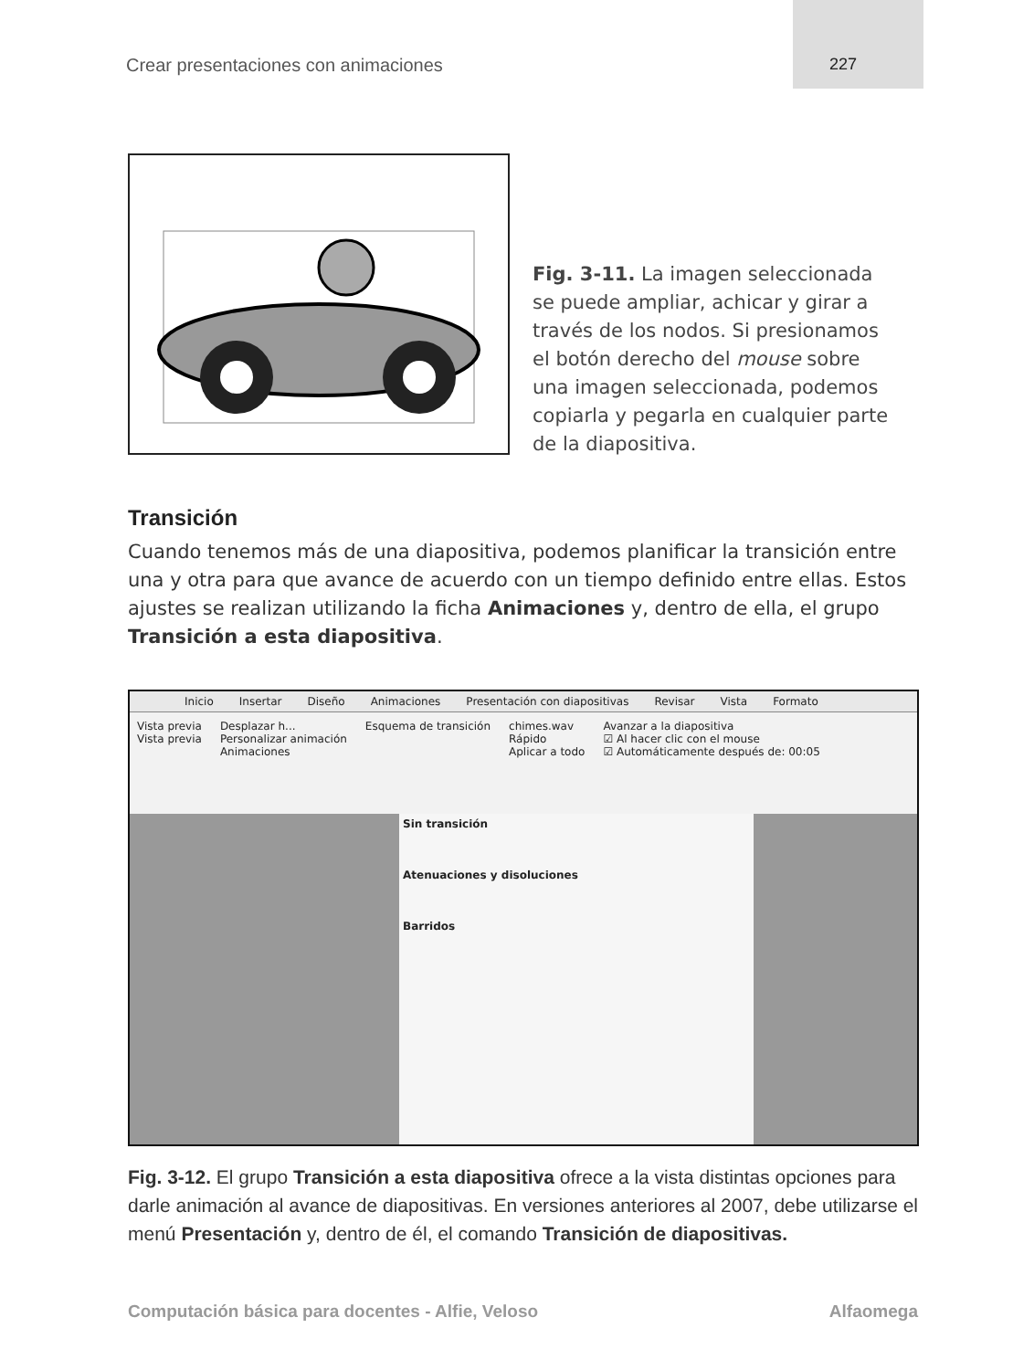Crear presentaciones con animaciones 227
Fig. 3-11. La imagen seleccionada se puede ampliar, achicar y girar a través de los nodos. Si presionamos el botón derecho del mouse sobre una imagen seleccionada, podemos copiarla y pegarla en cualquier parte de la diapositiva.
Transición
Cuando tenemos más de una diapositiva, podemos planificar la transición entre una y otra para que avance de acuerdo con un tiempo definido entre ellas. Estos ajustes se realizan utilizando la ficha Animaciones y, dentro de ella, el grupo Transición a esta diapositiva.
Inicio Insertar Diseño Animaciones Presentación con diapositivas Revisar Vista Formato
Vista previa
Vista previa
Desplazar h...
Personalizar animación
Animaciones
Esquema de transición chimes.wav
Rápido
Aplicar a todo
Avanzar a la diapositiva
☑ Al hacer clic con el mouse
☑ Automáticamente después de: 00:05
Sin transición
Atenuaciones y disoluciones
Barridos
Fig. 3-12. El grupo Transición a esta diapositiva ofrece a la vista distintas opciones para darle animación al avance de diapositivas. En versiones anteriores al 2007, debe utilizarse el menú Presentación y, dentro de él, el comando Transición de diapositivas.
Computación básica para docentes - Alfie, Veloso Alfaomega